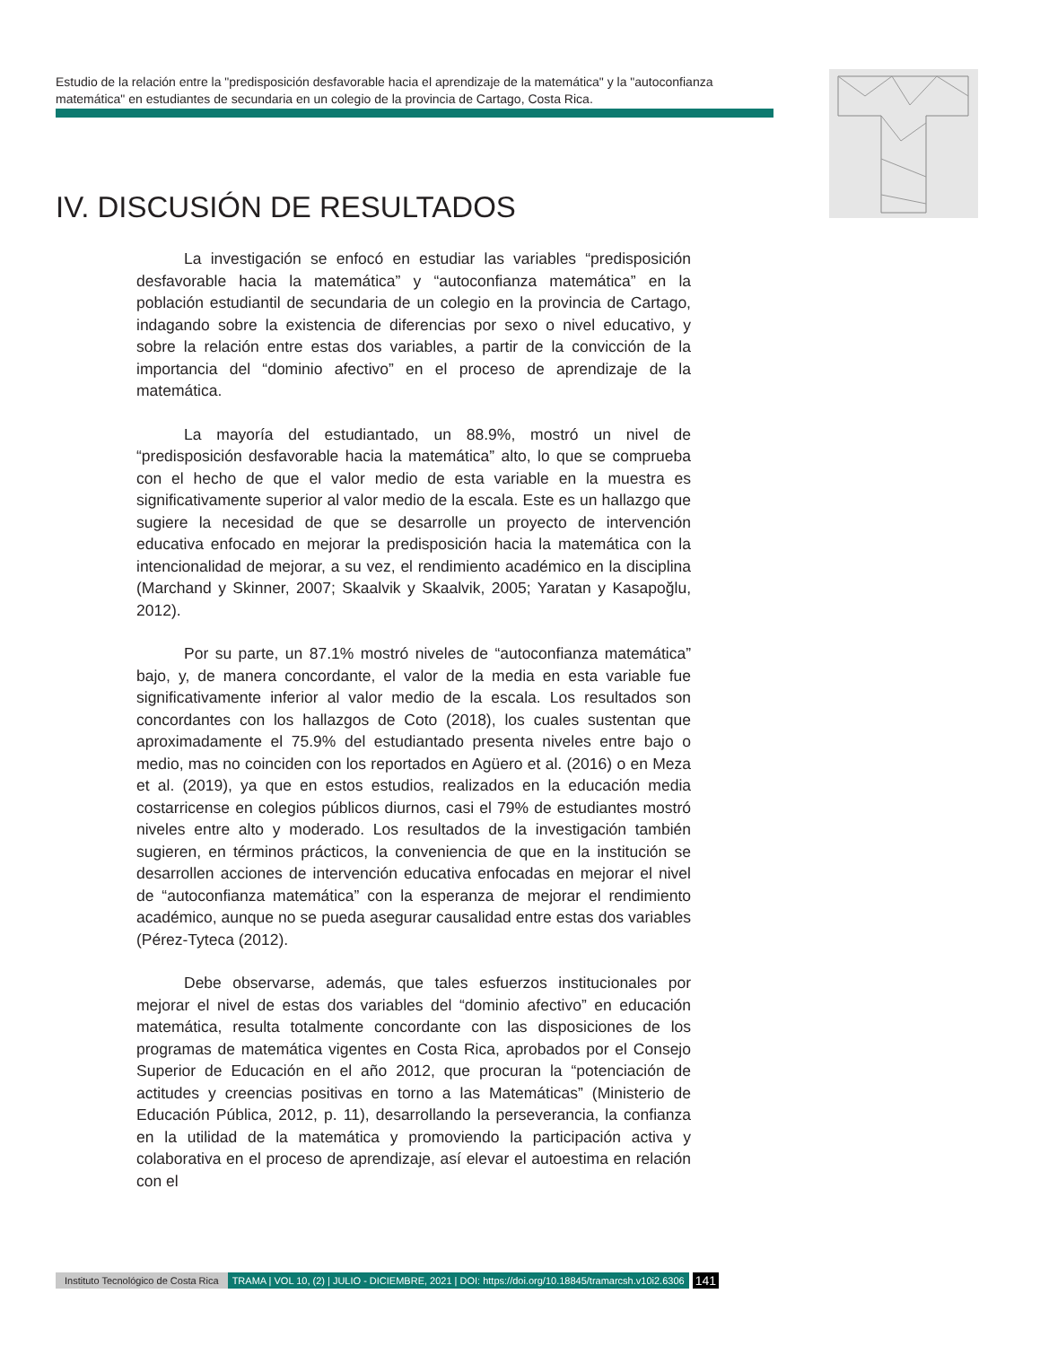Estudio de la relación entre la "predisposición desfavorable hacia el aprendizaje de la matemática" y la "autoconfianza matemática" en estudiantes de secundaria en un colegio de la provincia de Cartago, Costa Rica.
IV. DISCUSIÓN DE RESULTADOS
La investigación se enfocó en estudiar las variables “predisposición desfavorable hacia la matemática” y “autoconfianza matemática” en la población estudiantil de secundaria de un colegio en la provincia de Cartago, indagando sobre la existencia de diferencias por sexo o nivel educativo, y sobre la relación entre estas dos variables, a partir de la convicción de la importancia del “dominio afectivo” en el proceso de aprendizaje de la matemática.
La mayoría del estudiantado, un 88.9%, mostró un nivel de “predisposición desfavorable hacia la matemática” alto, lo que se comprueba con el hecho de que el valor medio de esta variable en la muestra es significativamente superior al valor medio de la escala. Este es un hallazgo que sugiere la necesidad de que se desarrolle un proyecto de intervención educativa enfocado en mejorar la predisposición hacia la matemática con la intencionalidad de mejorar, a su vez, el rendimiento académico en la disciplina (Marchand y Skinner, 2007; Skaalvik y Skaalvik, 2005; Yaratan y Kasapoğlu, 2012).
Por su parte, un 87.1% mostró niveles de “autoconfianza matemática” bajo, y, de manera concordante, el valor de la media en esta variable fue significativamente inferior al valor medio de la escala. Los resultados son concordantes con los hallazgos de Coto (2018), los cuales sustentan que aproximadamente el 75.9% del estudiantado presenta niveles entre bajo o medio, mas no coinciden con los reportados en Agüero et al. (2016) o en Meza et al. (2019), ya que en estos estudios, realizados en la educación media costarricense en colegios públicos diurnos, casi el 79% de estudiantes mostró niveles entre alto y moderado. Los resultados de la investigación también sugieren, en términos prácticos, la conveniencia de que en la institución se desarrollen acciones de intervención educativa enfocadas en mejorar el nivel de “autoconfianza matemática” con la esperanza de mejorar el rendimiento académico, aunque no se pueda asegurar causalidad entre estas dos variables (Pérez-Tyteca (2012).
Debe observarse, además, que tales esfuerzos institucionales por mejorar el nivel de estas dos variables del “dominio afectivo” en educación matemática, resulta totalmente concordante con las disposiciones de los programas de matemática vigentes en Costa Rica, aprobados por el Consejo Superior de Educación en el año 2012, que procuran la “potenciación de actitudes y creencias positivas en torno a las Matemáticas” (Ministerio de Educación Pública, 2012, p. 11), desarrollando la perseverancia, la confianza en la utilidad de la matemática y promoviendo la participación activa y colaborativa en el proceso de aprendizaje, así elevar el autoestima en relación con el
Instituto Tecnológico de Costa Rica TRAMA | VOL 10, (2) | JULIO - DICIEMBRE, 2021 | DOI: https://doi.org/10.18845/tramarcsh.v10i2.6306 141